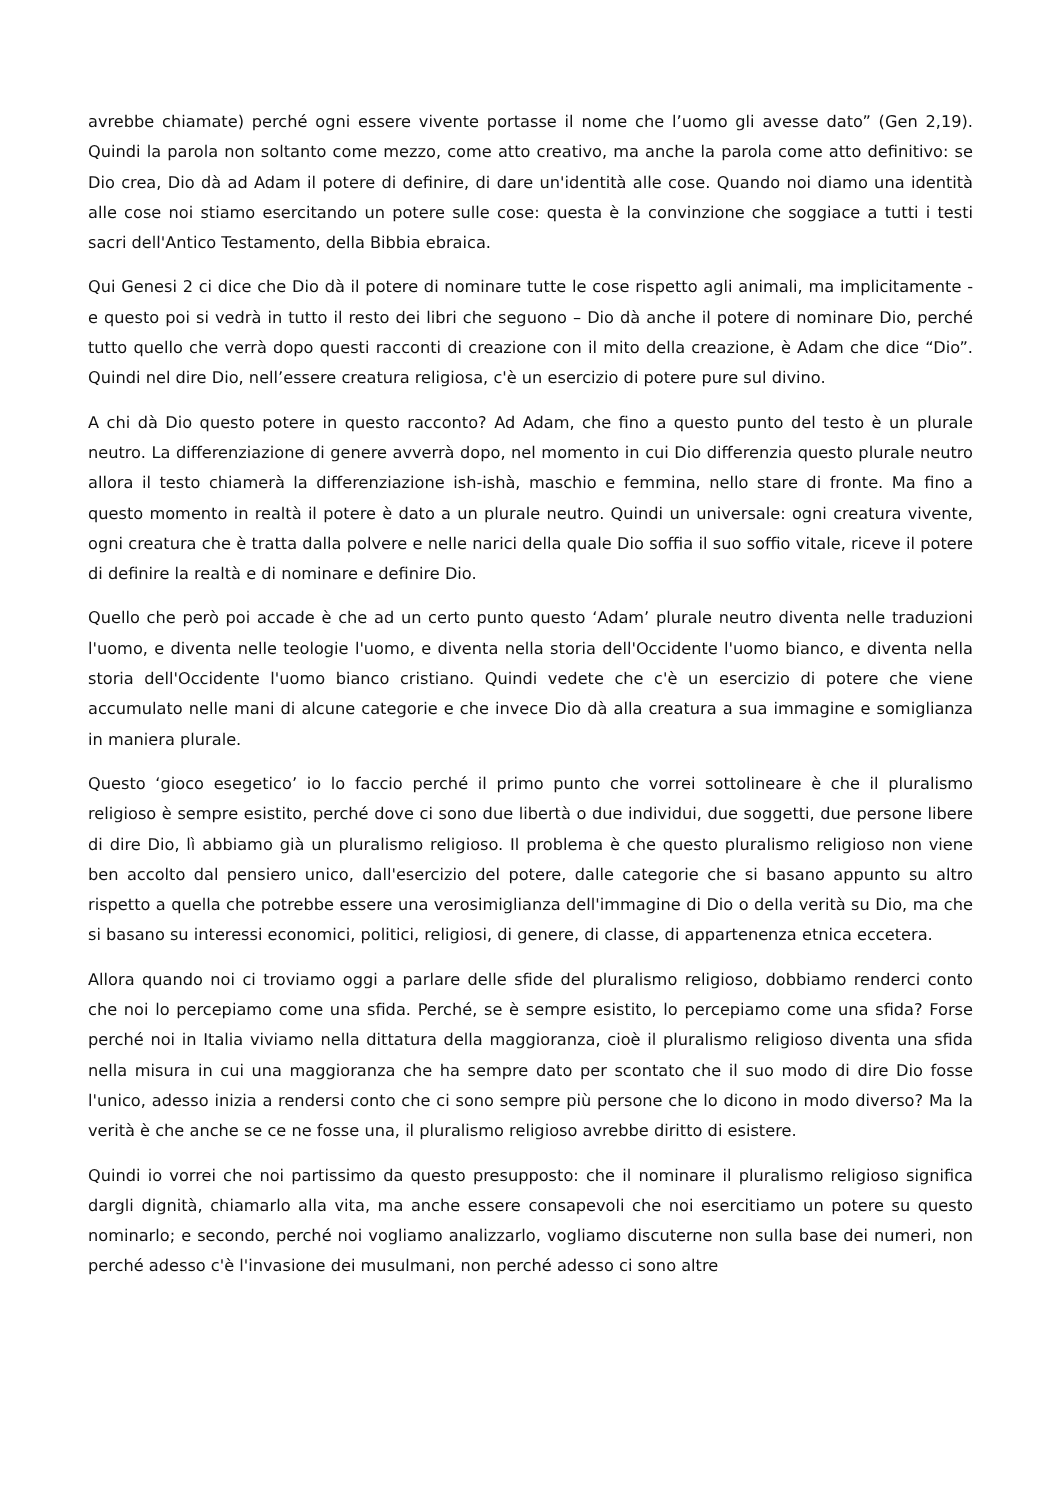avrebbe chiamate) perché ogni essere vivente portasse il nome che l’uomo gli avesse dato” (Gen 2,19). Quindi la parola non soltanto come mezzo, come atto creativo, ma anche la parola come atto definitivo: se Dio crea, Dio dà ad Adam il potere di definire, di dare un'identità alle cose. Quando noi diamo una identità alle cose noi stiamo esercitando un potere sulle cose: questa è la convinzione che soggiace a tutti i testi sacri dell'Antico Testamento, della Bibbia ebraica.
Qui Genesi 2 ci dice che Dio dà il potere di nominare tutte le cose rispetto agli animali, ma implicitamente - e questo poi si vedrà in tutto il resto dei libri che seguono – Dio dà anche il potere di nominare Dio, perché tutto quello che verrà dopo questi racconti di creazione con il mito della creazione, è Adam che dice “Dio”. Quindi nel dire Dio, nell’essere creatura religiosa, c'è un esercizio di potere pure sul divino.
A chi dà Dio questo potere in questo racconto? Ad Adam, che fino a questo punto del testo è un plurale neutro. La differenziazione di genere avverrà dopo, nel momento in cui Dio differenzia questo plurale neutro allora il testo chiamerà la differenziazione ish-ishà, maschio e femmina, nello stare di fronte. Ma fino a questo momento in realtà il potere è dato a un plurale neutro. Quindi un universale: ogni creatura vivente, ogni creatura che è tratta dalla polvere e nelle narici della quale Dio soffia il suo soffio vitale, riceve il potere di definire la realtà e di nominare e definire Dio.
Quello che però poi accade è che ad un certo punto questo ‘Adam’ plurale neutro diventa nelle traduzioni l'uomo, e diventa nelle teologie l'uomo, e diventa nella storia dell'Occidente l'uomo bianco, e diventa nella storia dell'Occidente l'uomo bianco cristiano. Quindi vedete che c'è un esercizio di potere che viene accumulato nelle mani di alcune categorie e che invece Dio dà alla creatura a sua immagine e somiglianza in maniera plurale.
Questo ‘gioco esegetico’ io lo faccio perché il primo punto che vorrei sottolineare è che il pluralismo religioso è sempre esistito, perché dove ci sono due libertà o due individui, due soggetti, due persone libere di dire Dio, lì abbiamo già un pluralismo religioso. Il problema è che questo pluralismo religioso non viene ben accolto dal pensiero unico, dall'esercizio del potere, dalle categorie che si basano appunto su altro rispetto a quella che potrebbe essere una verosimiglianza dell'immagine di Dio o della verità su Dio, ma che si basano su interessi economici, politici, religiosi, di genere, di classe, di appartenenza etnica eccetera.
Allora quando noi ci troviamo oggi a parlare delle sfide del pluralismo religioso, dobbiamo renderci conto che noi lo percepiamo come una sfida. Perché, se è sempre esistito, lo percepiamo come una sfida? Forse perché noi in Italia viviamo nella dittatura della maggioranza, cioè il pluralismo religioso diventa una sfida nella misura in cui una maggioranza che ha sempre dato per scontato che il suo modo di dire Dio fosse l'unico, adesso inizia a rendersi conto che ci sono sempre più persone che lo dicono in modo diverso? Ma la verità è che anche se ce ne fosse una, il pluralismo religioso avrebbe diritto di esistere.
Quindi io vorrei che noi partissimo da questo presupposto: che il nominare il pluralismo religioso significa dargli dignità, chiamarlo alla vita, ma anche essere consapevoli che noi esercitiamo un potere su questo nominarlo; e secondo, perché noi vogliamo analizzarlo, vogliamo discuterne non sulla base dei numeri, non perché adesso c'è l'invasione dei musulmani, non perché adesso ci sono altre